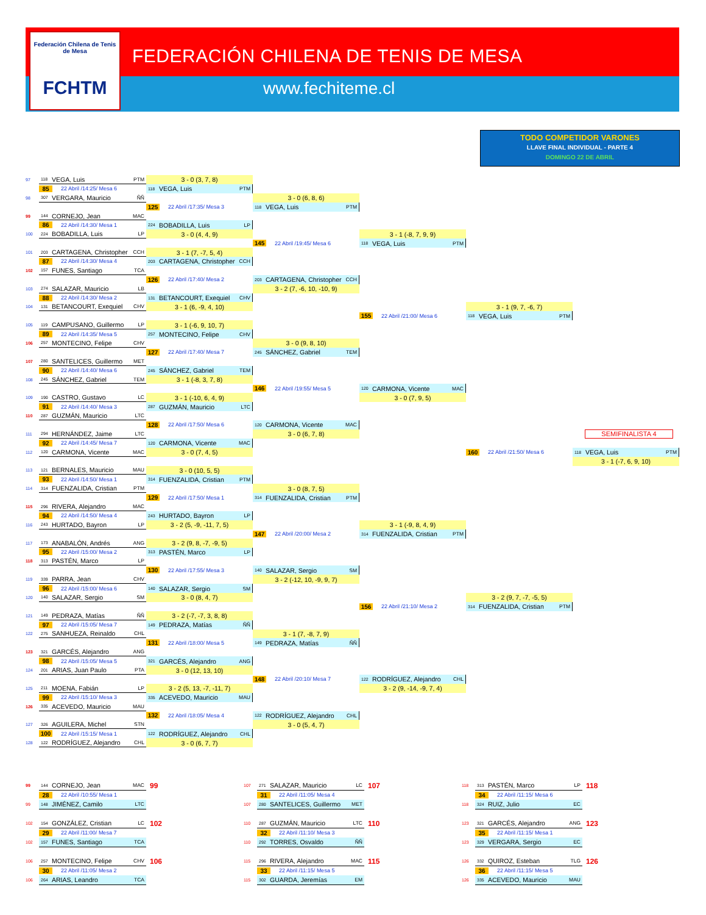Federación Chilena de Tenis de Mesa
FCHTM
FEDERACIÓN CHILENA DE TENIS DE MESA
www.fechiteme.cl
TODO COMPETIDOR VARONES
LLAVE FINAL INDIVIDUAL - PARTE 4
DOMINGO 22 DE ABRIL
97
118 VEGA, Luis PTM
3 - 0 (3, 7, 8)
85 22 Abril /14:25/ Mesa 6
118 VEGA, Luis PTM
98
307 VERGARA, Mauricio ÑÑ
3 - 0 (6, 8, 6)
125 22 Abril /17:35/ Mesa 3
118 VEGA, Luis PTM
99
144 CORNEJO, Jean MAC
86 22 Abril /14:30/ Mesa 1
224 BOBADILLA, Luis LP
100
224 BOBADILLA, Luis LP
3 - 0 (4, 4, 9)
3 - 1 (-8, 7, 9, 9)
145 22 Abril /19:45/ Mesa 6
118 VEGA, Luis PTM
101
203 CARTAGENA, Christopher CCH
3 - 1 (7, -7, 5, 4)
87 22 Abril /14:30/ Mesa 4
203 CARTAGENA, Christopher CCH
102
157 FUNES, Santiago TCA
126 22 Abril /17:40/ Mesa 2
203 CARTAGENA, Christopher CCH
103
274 SALAZAR, Mauricio LB
3 - 2 (7, -6, 10, -10, 9)
88 22 Abril /14:30/ Mesa 2
131 BETANCOURT, Exequiel CHV
104
131 BETANCOURT, Exequiel CHV
3 - 1 (6, -9, 4, 10)
3 - 1 (9, 7, -6, 7)
155 22 Abril /21:00/ Mesa 6
118 VEGA, Luis PTM
105
119 CAMPUSANO, Guillermo LP
3 - 1 (-6, 9, 10, 7)
89 22 Abril /14:35/ Mesa 5
257 MONTECINO, Felipe CHV
106
257 MONTECINO, Felipe CHV
3 - 0 (9, 8, 10)
127 22 Abril /17:40/ Mesa 7
245 SÁNCHEZ, Gabriel TEM
107
280 SANTELICES, Guillermo MET
90 22 Abril /14:40/ Mesa 6
245 SÁNCHEZ, Gabriel TEM
108
245 SÁNCHEZ, Gabriel TEM
3 - 1 (-8, 3, 7, 8)
146 22 Abril /19:55/ Mesa 5
120 CARMONA, Vicente MAC
109
190 CASTRO, Gustavo LC
3 - 1 (-10, 6, 4, 9)
3 - 0 (7, 9, 5)
91 22 Abril /14:40/ Mesa 3
287 GUZMÁN, Mauricio LTC
110
287 GUZMÁN, Mauricio LTC
128 22 Abril /17:50/ Mesa 6
120 CARMONA, Vicente MAC
111
294 HERNÁNDEZ, Jaime LTC
3 - 0 (6, 7, 8)
SEMIFINALISTA 4
92 22 Abril /14:45/ Mesa 7
120 CARMONA, Vicente MAC
112
120 CARMONA, Vicente MAC
3 - 0 (7, 4, 5)
160 22 Abril /21:50/ Mesa 6
118 VEGA, Luis PTM
3 - 1 (-7, 6, 9, 10)
113
121 BERNALES, Mauricio MAU
3 - 0 (10, 5, 5)
93 22 Abril /14:50/ Mesa 1
314 FUENZALIDA, Cristian PTM
114
314 FUENZALIDA, Cristian PTM
3 - 0 (8, 7, 5)
129 22 Abril /17:50/ Mesa 1
314 FUENZALIDA, Cristian PTM
115
296 RIVERA, Alejandro MAC
94 22 Abril /14:50/ Mesa 4
243 HURTADO, Bayron LP
116
243 HURTADO, Bayron LP
3 - 2 (5, -9, -11, 7, 5)
3 - 1 (-9, 8, 4, 9)
147 22 Abril /20:00/ Mesa 2
314 FUENZALIDA, Cristian PTM
117
173 ANABALÓN, Andrés ANG
3 - 2 (9, 8, -7, -9, 5)
95 22 Abril /15:00/ Mesa 2
313 PASTÉN, Marco LP
118
313 PASTÉN, Marco LP
130 22 Abril /17:55/ Mesa 3
140 SALAZAR, Sergio SM
119
339 PARRA, Jean CHV
3 - 2 (-12, 10, -9, 9, 7)
96 22 Abril /15:00/ Mesa 6
140 SALAZAR, Sergio SM
120
140 SALAZAR, Sergio SM
3 - 0 (8, 4, 7)
3 - 2 (9, 7, -7, -5, 5)
156 22 Abril /21:10/ Mesa 2
314 FUENZALIDA, Cristian PTM
121
149 PEDRAZA, Matías ÑÑ
3 - 2 (-7, -7, 3, 8, 8)
97 22 Abril /15:05/ Mesa 7
149 PEDRAZA, Matías ÑÑ
122
275 SANHUEZA, Reinaldo CHL
3 - 1 (7, -8, 7, 9)
131 22 Abril /18:00/ Mesa 5
149 PEDRAZA, Matías ÑÑ
123
321 GARCÉS, Alejandro ANG
98 22 Abril /15:05/ Mesa 5
321 GARCÉS, Alejandro ANG
124
201 ARIAS, Juan Paulo PTA
3 - 0 (12, 13, 10)
148 22 Abril /20:10/ Mesa 7
122 RODRÍGUEZ, Alejandro CHL
125
211 MOENA, Fabián LP
3 - 2 (5, 13, -7, -11, 7)
3 - 2 (9, -14, -9, 7, 4)
99 22 Abril /15:10/ Mesa 3
335 ACEVEDO, Mauricio MAU
126
335 ACEVEDO, Mauricio MAU
132 22 Abril /18:05/ Mesa 4
122 RODRÍGUEZ, Alejandro CHL
127
326 AGUILERA, Michel STN
3 - 0 (5, 4, 7)
100 22 Abril /15:15/ Mesa 1
122 RODRÍGUEZ, Alejandro CHL
128
122 RODRÍGUEZ, Alejandro CHL
3 - 0 (6, 7, 7)
99
144 CORNEJO, Jean MAC
99
107
271 SALAZAR, Mauricio LC
107
118
313 PASTÉN, Marco LP
118
28 22 Abril /10:55/ Mesa 1
31 22 Abril /11:05/ Mesa 4
34 22 Abril /11:15/ Mesa 6
99
148 JIMÉNEZ, Camilo LTC
107
280 SANTELICES, Guillermo MET
118
324 RUIZ, Julio EC
102
154 GONZÁLEZ, Cristian LC
102
110
287 GUZMÁN, Mauricio LTC
110
123
321 GARCÉS, Alejandro ANG
123
29 22 Abril /11:00/ Mesa 7
32 22 Abril /11:10/ Mesa 3
35 22 Abril /11:15/ Mesa 1
102
157 FUNES, Santiago TCA
110
292 TORRES, Osvaldo ÑÑ
123
329 VERGARA, Sergio EC
106
257 MONTECINO, Felipe CHV
106
115
296 RIVERA, Alejandro MAC
115
126
332 QUIROZ, Esteban TLG
126
30 22 Abril /11:05/ Mesa 2
33 22 Abril /11:15/ Mesa 5
36 22 Abril /11:15/ Mesa 5
106
264 ARIAS, Leandro TCA
115
302 GUARDA, Jeremías EM
126
335 ACEVEDO, Mauricio MAU